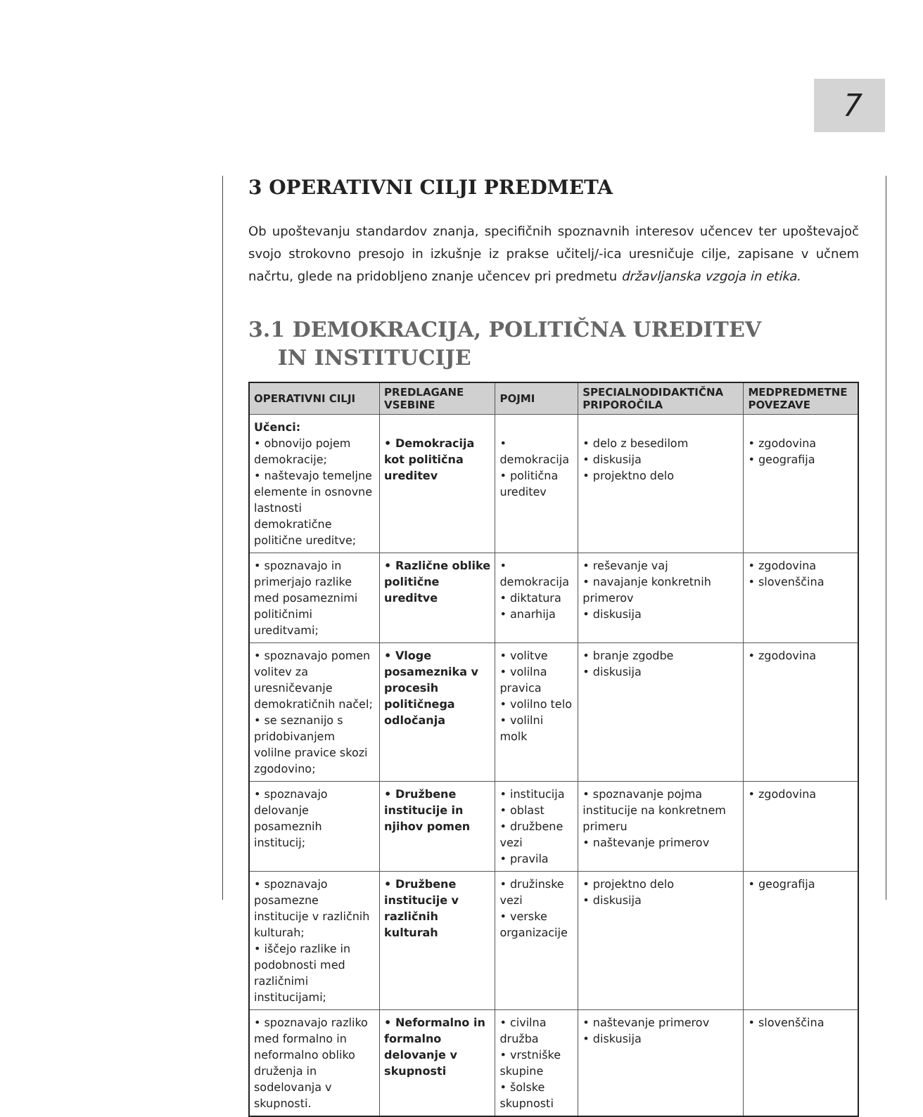7
3 OPERATIVNI CILJI PREDMETA
Ob upoštevanju standardov znanja, specifičnih spoznavnih interesov učencev ter upoštevajoč svojo strokovno presojo in izkušnje iz prakse učitelj/-ica uresničuje cilje, zapisane v učnem načrtu, glede na pridobljeno znanje učencev pri predmetu državljanska vzgoja in etika.
3.1 DEMOKRACIJA, POLITIČNA UREDITEV
IN INSTITUCIJE
| OPERATIVNI CILJI | PREDLAGANE VSEBINE | POJMI | SPECIALNODIDAKTIČNA PRIPOROČILA | MEDPREDMETNE POVEZAVE |
| --- | --- | --- | --- | --- |
| Učenci: • obnovijo pojem demokracije; • naštevajo temeljne elemente in osnovne lastnosti demokratične politične ureditve; | • Demokracija kot politična ureditev | • demokracija • politična ureditev | • delo z besedilom • diskusija • projektno delo | • zgodovina • geografija |
| • spoznavajo in primerjajo razlike med posameznimi političnimi ureditvami; | • Različne oblike politične ureditve | • demokracija • diktatura • anarhija | • reševanje vaj • navajanje konkretnih primerov • diskusija | • zgodovina • slovenščina |
| • spoznavajo pomen volitev za uresničevanje demokratičnih načel; • se seznanijo s pridobivanjem volilne pravice skozi zgodovino; | • Vloge posameznika v procesih političnega odločanja | • volitve • volilna pravica • volilno telo • volilni molk | • branje zgodbe • diskusija | • zgodovina |
| • spoznavajo delovanje posameznih institucij; | • Družbene institucije in njihov pomen | • institucija • oblast • družbene vezi • pravila | • spoznavanje pojma institucije na konkretnem primeru • naštevanje primerov | • zgodovina |
| • spoznavajo posamezne institucije v različnih kulturah; • iščejo razlike in podobnosti med različnimi institucijami; | • Družbene institucije v različnih kulturah | • družinske vezi • verske organizacije | • projektno delo • diskusija | • geografija |
| • spoznavajo razliko med formalno in neformalno obliko druženja in sodelovanja v skupnosti. | • Neformalno in formalno delovanje v skupnosti | • civilna družba • vrstniške skupine • šolske skupnosti | • naštevanje primerov • diskusija | • slovenščina |